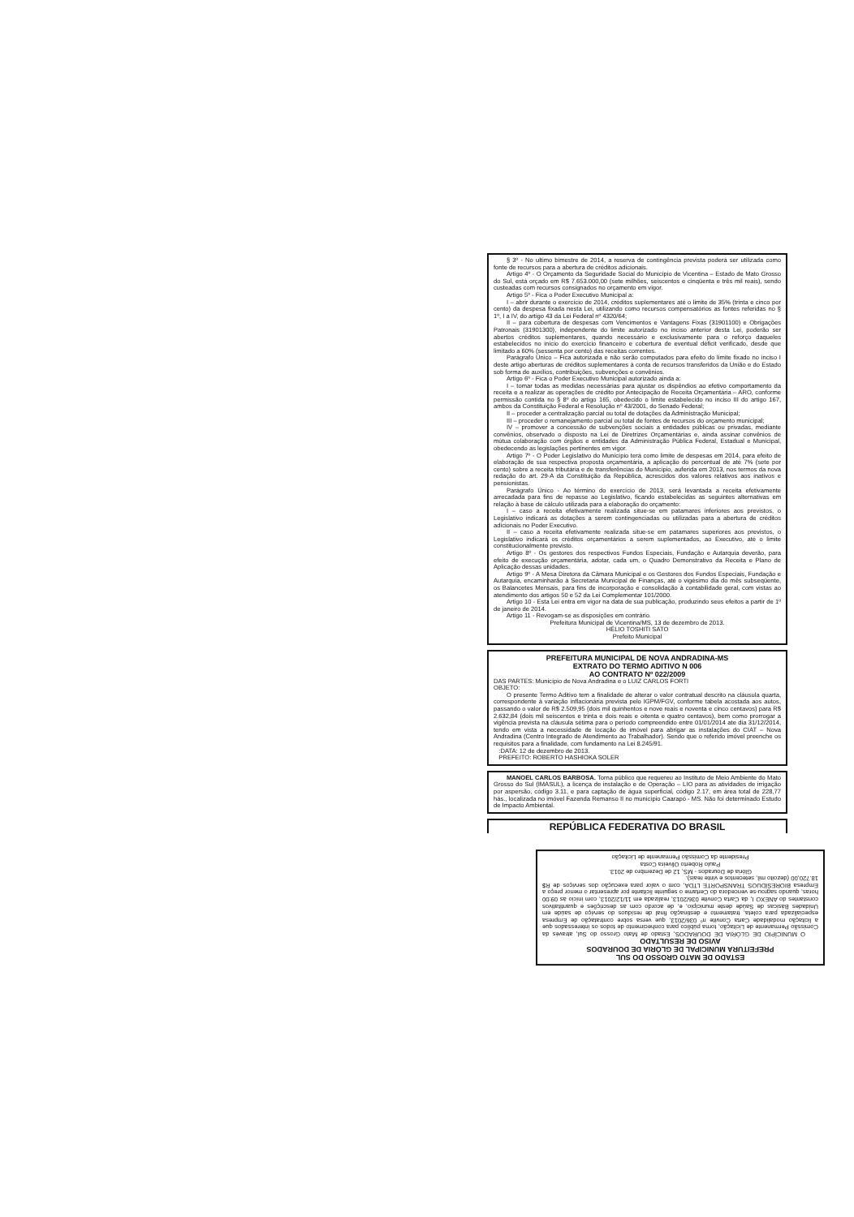§ 3º - No ultimo bimestre de 2014, a reserva de contingência prevista poderá ser utilizada como fonte de recursos para a abertura de créditos adicionais.
Artigo 4º - O Orçamento da Seguridade Social do Município de Vicentina – Estado de Mato Grosso do Sul, está orçado em R$ 7.653.000,00 (sete milhões, seiscentos e cinqüenta e três mil reais), sendo custeadas com recursos consignados no orçamento em vigor.
Artigo 5º - Fica o Poder Executivo Municipal a:
I – abrir durante o exercício de 2014, créditos suplementares até o limite de 35% (trinta e cinco por cento) da despesa fixada nesta Lei, utilizando como recursos compensatórios as fontes referidas no § 1º, I a IV, do artigo 43 da Lei Federal nº 4320/64;
II – para cobertura de despesas com Vencimentos e Vantagens Fixas (31901100) e Obrigações Patronais (31901300), independente do limite autorizado no inciso anterior desta Lei, poderão ser abertos créditos suplementares, quando necessário e exclusivamente para o reforço daqueles estabelecidos no início do exercício financeiro e cobertura de eventual déficit verificado, desde que limitado a 60% (sessenta por cento) das receitas correntes.
Parágrafo Único – Fica autorizada e não serão computados para efeito do limite fixado no inciso I deste artigo aberturas de créditos suplementares à conta de recursos transferidos da União e do Estado sob forma de auxílios, contribuições, subvenções e convênios.
Artigo 6º - Fica o Poder Executivo Municipal autorizado ainda a:
I – tomar todas as medidas necessárias para ajustar os dispêndios ao efetivo comportamento da receita e a realizar as operações de crédito por Antecipação de Receita Orçamentária – ARO, conforme permissão contida no § 8º do artigo 165, obedecido o limite estabelecido no inciso III do artigo 167, ambos da Constituição Federal e Resolução nº 43/2001, do Senado Federal;
II – proceder a centralização parcial ou total de dotações da Administração Municipal;
III – proceder o remanejamento parcial ou total de fontes de recursos do orçamento municipal;
IV – promover a concessão de subvenções sociais a entidades públicas ou privadas, mediante convênios, observado o disposto na Lei de Diretrizes Orçamentárias e, ainda assinar convênios de mútua colaboração com órgãos e entidades da Administração Pública Federal, Estadual e Municipal, obedecendo as legislações pertinentes em vigor.
Artigo 7º - O Poder Legislativo do Município terá como limite de despesas em 2014, para efeito de elaboração de sua respectiva proposta orçamentária, a aplicação do percentual de até 7% (sete por cento) sobre a receita tributária e de transferências do Município, auferida em 2013, nos termos da nova redação do art. 29-A da Constituição da República, acrescidos dos valores relativos aos inativos e pensionistas.
Parágrafo Único - Ao término do exercício de 2013, será levantada a receita efetivamente arrecadada para fins de repasse ao Legislativo, ficando estabelecidas as seguintes alternativas em relação à base de cálculo utilizada para a elaboração do orçamento:
I – caso a receita efetivamente realizada situe-se em patamares inferiores aos previstos, o Legislativo indicará as dotações a serem contingenciadas ou utilizadas para a abertura de créditos adicionais no Poder Executivo.
II – caso a receita efetivamente realizada situe-se em patamares superiores aos previstos, o Legislativo indicará os créditos orçamentários a serem suplementados, ao Executivo, até o limite constitucionalmente previsto.
Artigo 8º - Os gestores dos respectivos Fundos Especiais, Fundação e Autarquia deverão, para efeito de execução orçamentária, adotar, cada um, o Quadro Demonstrativo da Receita e Plano de Aplicação dessas unidades.
Artigo 9º - A Mesa Diretora da Câmara Municipal e os Gestores dos Fundos Especiais, Fundação e Autarquia, encaminharão à Secretaria Municipal de Finanças, até o vigésimo dia do mês subseqüente, os Balancetes Mensais, para fins de incorporação e consolidação à contabilidade geral, com vistas ao atendimento dos artigos 50 e 52 da Lei Complementar 101/2000.
Artigo 10 - Esta Lei entra em vigor na data de sua publicação, produzindo seus efeitos a partir de 1º de janeiro de 2014.
Artigo 11 - Revogam-se as disposições em contrário.
Prefeitura Municipal de Vicentina/MS, 13 de dezembro de 2013.
HÉLIO TOSHITI SATO
Prefeito Municipal
PREFEITURA MUNICIPAL DE NOVA ANDRADINA-MS
EXTRATO DO TERMO ADITIVO N 006
AO CONTRATO Nº 022/2009
DAS PARTES: Município de Nova Andradina e o LUIZ CARLOS FORTI
OBJETO:
O presente Termo Aditivo tem a finalidade de alterar o valor contratual descrito na cláusula quarta, correspondente à variação inflacionária prevista pelo IGPM/FGV, conforme tabela acostada aos autos, passando o valor de R$ 2.509,95 (dois mil quinhentos e nove reais e noventa e cinco centavos) para R$ 2.632,84 (dois mil seiscentos e trinta e dois reais e oitenta e quatro centavos), bem como prorrogar a vigência prevista na cláusula sétima para o período compreendido entre 01/01/2014 ate dia 31/12/2014, tendo em vista a necessidade de locação de imóvel para abrigar as instalações do CIAT – Nova Andradina (Centro Integrado de Atendimento ao Trabalhador). Sendo que o referido imóvel preenche os requisitos para a finalidade, com fundamento na Lei 8.245/91.
:DATA: 12 de dezembro de 2013.
PREFEITO: ROBERTO HASHIOKA SOLER
MANOEL CARLOS BARBOSA. Torna público que requereu ao Instituto de Meio Ambiente do Mato Grosso do Sul (IMASUL), a licença de instalação e de Operação – LIO para as atividades de irrigação por aspersão, código 3.11, e para captação de água superficial, código 2.17, em área total de 228,77 hás., localizada no imóvel Fazenda Remanso II no município Caarapó - MS. Não foi determinado Estudo de Impacto Ambiental.
REPÚBLICA FEDERATIVA DO BRASIL
ESTADO DE MATO GROSSO DO SUL
PREFEITURA MUNICIPAL DE GLÓRIA DE DOURADOS
AVISO DE RESULTADO
O MUNICÍPIO DE GLÓRIA DE DOURADOS, Estado de Mato Grosso do Sul, através da Comissão Permanente de Licitação, torna público para conhecimento de todos os interessados que a licitação modalidade Carta Convite nº 036/2013, que versa sobre contratação de Empresa especializada para coleta, tratamento e destinação final de resíduos do serviço de saúde em Unidades Básicas de Saúde deste município, e, de acordo com as descrições e quantitativos constantes do ANEXO I, da Carta Convite 036/2013, realizada em 11/12/2013, com início às 09:00 horas, quando sagrou-se vencedora do Certame o seguinte licitante por apresentar o menor preço a Empresa BIORESÍDUOS TRANSPORTE LTDA, com o valor para execução dos serviços de R$ 18.720,00 (dezoito mil, setecentos e vinte reais).
Glória de Dourados - MS, 12 de Dezembro de 2013.
Paulo Roberto Oliveira Costa
Presidente da Comissão Permanente de Licitação